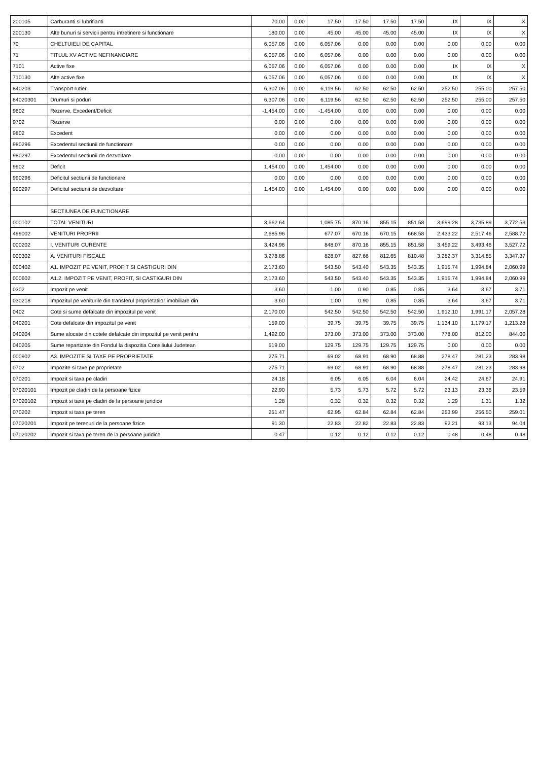| 200105 | Carburanti si lubrifianti | 70.00 | 0.00 | 17.50 | 17.50 | 17.50 | 17.50 | IX | IX | IX |
| 200130 | Alte bunuri si servicii pentru intretinere si functionare | 180.00 | 0.00 | 45.00 | 45.00 | 45.00 | 45.00 | IX | IX | IX |
| 70 | CHELTUIELI DE CAPITAL | 6,057.06 | 0.00 | 6,057.06 | 0.00 | 0.00 | 0.00 | 0.00 | 0.00 | 0.00 |
| 71 | TITLUL XV ACTIVE NEFINANCIARE | 6,057.06 | 0.00 | 6,057.06 | 0.00 | 0.00 | 0.00 | 0.00 | 0.00 | 0.00 |
| 7101 | Active fixe | 6,057.06 | 0.00 | 6,057.06 | 0.00 | 0.00 | 0.00 | IX | IX | IX |
| 710130 | Alte active fixe | 6,057.06 | 0.00 | 6,057.06 | 0.00 | 0.00 | 0.00 | IX | IX | IX |
| 840203 | Transport rutier | 6,307.06 | 0.00 | 6,119.56 | 62.50 | 62.50 | 62.50 | 252.50 | 255.00 | 257.50 |
| 84020301 | Drumuri si poduri | 6,307.06 | 0.00 | 6,119.56 | 62.50 | 62.50 | 62.50 | 252.50 | 255.00 | 257.50 |
| 9602 | Rezerve, Excedent/Deficit | -1,454.00 | 0.00 | -1,454.00 | 0.00 | 0.00 | 0.00 | 0.00 | 0.00 | 0.00 |
| 9702 | Rezerve | 0.00 | 0.00 | 0.00 | 0.00 | 0.00 | 0.00 | 0.00 | 0.00 | 0.00 |
| 9802 | Excedent | 0.00 | 0.00 | 0.00 | 0.00 | 0.00 | 0.00 | 0.00 | 0.00 | 0.00 |
| 980296 | Excedentul sectiunii de functionare | 0.00 | 0.00 | 0.00 | 0.00 | 0.00 | 0.00 | 0.00 | 0.00 | 0.00 |
| 980297 | Excedentul sectiunii de dezvoltare | 0.00 | 0.00 | 0.00 | 0.00 | 0.00 | 0.00 | 0.00 | 0.00 | 0.00 |
| 9902 | Deficit | 1,454.00 | 0.00 | 1,454.00 | 0.00 | 0.00 | 0.00 | 0.00 | 0.00 | 0.00 |
| 990296 | Deficitul sectiunii de functionare | 0.00 | 0.00 | 0.00 | 0.00 | 0.00 | 0.00 | 0.00 | 0.00 | 0.00 |
| 990297 | Deficitul sectiunii de dezvoltare | 1,454.00 | 0.00 | 1,454.00 | 0.00 | 0.00 | 0.00 | 0.00 | 0.00 | 0.00 |
| | SECTIUNEA DE FUNCTIONARE | | | | | | | | | |
| 000102 | TOTAL VENITURI | 3,662.64 | | 1,085.75 | 870.16 | 855.15 | 851.58 | 3,699.28 | 3,735.89 | 3,772.53 |
| 499002 | VENITURI PROPRII | 2,685.96 | | 677.07 | 670.16 | 670.15 | 668.58 | 2,433.22 | 2,517.46 | 2,588.72 |
| 000202 | I. VENITURI CURENTE | 3,424.96 | | 848.07 | 870.16 | 855.15 | 851.58 | 3,459.22 | 3,493.46 | 3,527.72 |
| 000302 | A. VENITURI FISCALE | 3,278.86 | | 828.07 | 827.66 | 812.65 | 810.48 | 3,282.37 | 3,314.85 | 3,347.37 |
| 000402 | A1. IMPOZIT PE VENIT, PROFIT SI CASTIGURI DIN | 2,173.60 | | 543.50 | 543.40 | 543.35 | 543.35 | 1,915.74 | 1,994.84 | 2,060.99 |
| 000602 | A1.2. IMPOZIT PE VENIT, PROFIT, SI CASTIGURI DIN | 2,173.60 | | 543.50 | 543.40 | 543.35 | 543.35 | 1,915.74 | 1,994.84 | 2,060.99 |
| 0302 | Impozit pe venit | 3.60 | | 1.00 | 0.90 | 0.85 | 0.85 | 3.64 | 3.67 | 3.71 |
| 030218 | Impozitul pe veniturile din transferul proprietatilor imobiliare din | 3.60 | | 1.00 | 0.90 | 0.85 | 0.85 | 3.64 | 3.67 | 3.71 |
| 0402 | Cote si sume defalcate din impozitul pe venit | 2,170.00 | | 542.50 | 542.50 | 542.50 | 542.50 | 1,912.10 | 1,991.17 | 2,057.28 |
| 040201 | Cote defalcate din impozitul pe venit | 159.00 | | 39.75 | 39.75 | 39.75 | 39.75 | 1,134.10 | 1,179.17 | 1,213.28 |
| 040204 | Sume alocate din cotele defalcate din impozitul pe venit pentru | 1,492.00 | | 373.00 | 373.00 | 373.00 | 373.00 | 778.00 | 812.00 | 844.00 |
| 040205 | Sume repartizate din Fondul la dispozitia Consiliului Judetean | 519.00 | | 129.75 | 129.75 | 129.75 | 129.75 | 0.00 | 0.00 | 0.00 |
| 000902 | A3. IMPOZITE SI TAXE PE PROPRIETATE | 275.71 | | 69.02 | 68.91 | 68.90 | 68.88 | 278.47 | 281.23 | 283.98 |
| 0702 | Impozite si taxe pe proprietate | 275.71 | | 69.02 | 68.91 | 68.90 | 68.88 | 278.47 | 281.23 | 283.98 |
| 070201 | Impozit si taxa pe cladiri | 24.18 | | 6.05 | 6.05 | 6.04 | 6.04 | 24.42 | 24.67 | 24.91 |
| 07020101 | Impozit pe cladiri de la persoane fizice | 22.90 | | 5.73 | 5.73 | 5.72 | 5.72 | 23.13 | 23.36 | 23.59 |
| 07020102 | Impozit si taxa pe cladiri de la persoane juridice | 1.28 | | 0.32 | 0.32 | 0.32 | 0.32 | 1.29 | 1.31 | 1.32 |
| 070202 | Impozit si taxa pe teren | 251.47 | | 62.95 | 62.84 | 62.84 | 62.84 | 253.99 | 256.50 | 259.01 |
| 07020201 | Impozit pe terenuri de la persoane fizice | 91.30 | | 22.83 | 22.82 | 22.83 | 22.83 | 92.21 | 93.13 | 94.04 |
| 07020202 | Impozit si taxa pe teren de la persoane juridice | 0.47 | | 0.12 | 0.12 | 0.12 | 0.12 | 0.48 | 0.48 | 0.48 |